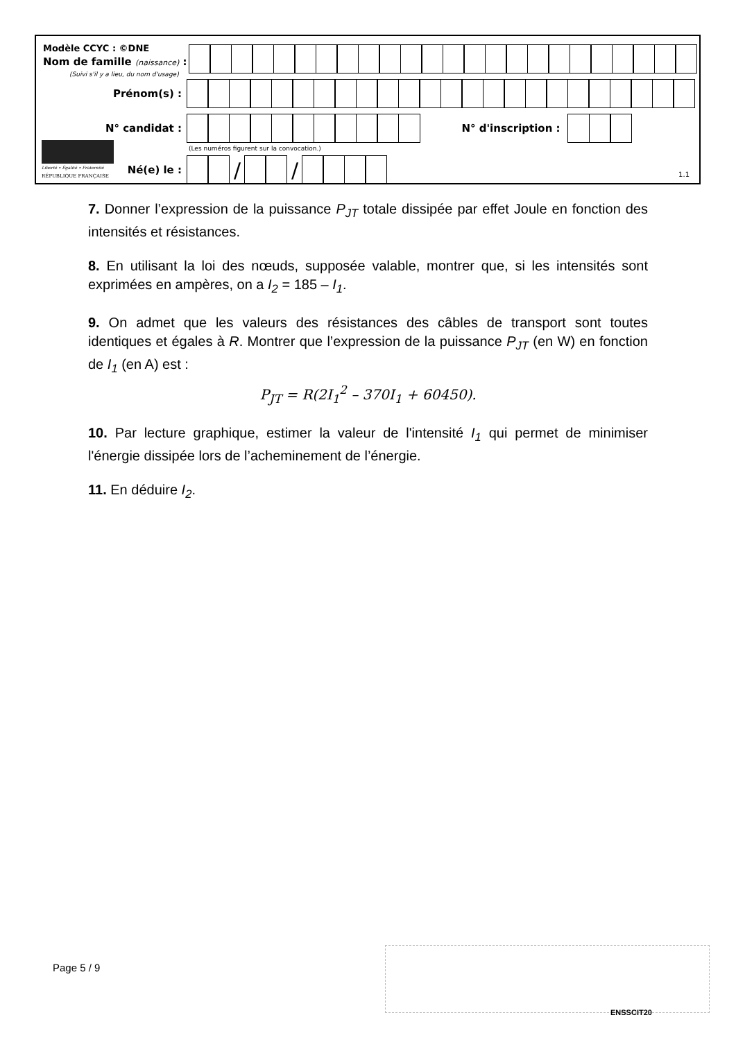Modèle CCYC : ©DNE
Nom de famille (naissance) :
(Suivi s'il y a lieu, du nom d'usage)
Prénom(s) :
N° candidat : N° d'inscription :
(Les numéros figurent sur la convocation.)
Liberté • Égalité • Fraternité
RÉPUBLIQUE FRANÇAISE
Né(e) le :
/ /
1.1
7. Donner l’expression de la puissance P<sub>JT</sub> totale dissipée par effet Joule en fonction des intensités et résistances.
8. En utilisant la loi des nœuds, supposée valable, montrer que, si les intensités sont exprimées en ampères, on a I<sub>2</sub> = 185 – I<sub>1</sub>.
9. On admet que les valeurs des résistances des câbles de transport sont toutes identiques et égales à R. Montrer que l’expression de la puissance P<sub>JT</sub> (en W) en fonction de I<sub>1</sub> (en A) est :
P<sub>JT</sub> = R(2I<sub>1</sub><sup>2</sup> – 370I<sub>1</sub> + 60450).
10. Par lecture graphique, estimer la valeur de l'intensité I<sub>1</sub> qui permet de minimiser l'énergie dissipée lors de l’acheminement de l’énergie.
11. En déduire I<sub>2</sub>.
Page 5 / 9
ENSSCIT20